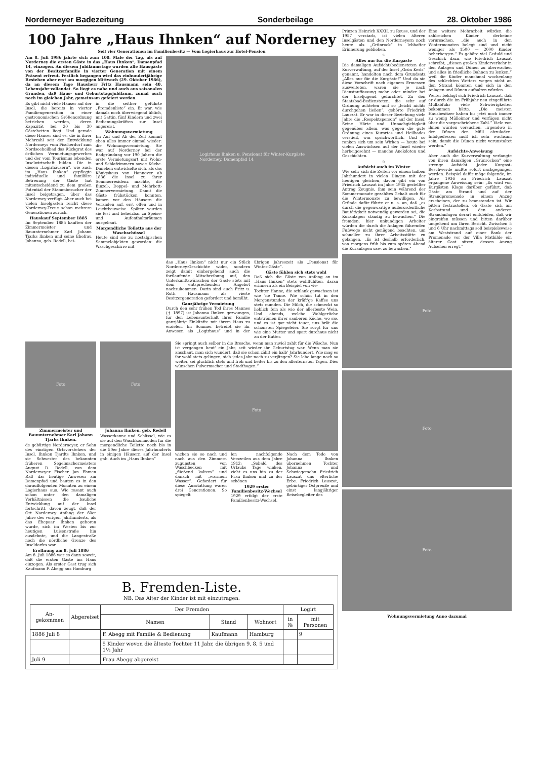Norderneyer Badezeitung Sonderbeilage 28. Oktober 1986
100 Jahre „Haus Ihnken“ auf Norderney
Seit vier Generationen im Familienbesitz — Vom Logierhaus zur Hotel-Pension
Am 8. Juli 1986 jährte sich zum 100. Male der Tag, als auf Norderney die ersten Gäste in das „Haus Ihnken“, Damenpfad 14, einzogen. An diesem Jubiläumstage wurden alle Hausgäste von der Besitzerfamilie in vierter Generation mit einem Präsent erfreut. Festlich begangen wird das einhundertjährige Bestehen aber erst am morgigen Mittwoch (29. Oktober 1986), da an diesem Tage Hausherr Fritz Hausmann sein 40. Lebensjahr vollendet. So liegt es nahe und auch aus saisonalen Gründen, daß Haus- und Geburtstagsjubiläum, zumal auch noch im gleichen Jahr, gemeinsam gefeiert werden.
Es gibt nicht viele Häuser auf der Insel, die bereits in vierter Familiengeneration in einer gastronomischen Größenordnung betrieben werden, deren Kapazität bei 20 bis 30 Gästebetten liegt. Und gerade diese Häuser sind es, die in ihrer Mehrzahl seit der Entwicklung Norderneys vom Fischerdorf zum Nordseeheilbad das Rückgrat des örtlichen Vermietungsgewerbes und der vom Tourismus lebenden Inselwirtschaft bilden. Die in diesen „Logirhäusern“, wie auch im „Haus Ihnken“ gepflegte individuelle und familiäre Betreuung der Gäste hat mitentscheidend zu dem großen Potential der Stammbesucher der Insel beigetragen, über das Norderney verfügt. Aber auch bei vielen Inselgästen reicht diese Norderney-Treue schon mehrere Generationen zurück.
Hauskauf September 1885
Im September 1885 kauften der Zimmermeister und Bauunternehmer Karl Johann Tjarks Ihnken und seine Ehefrau Johanna, geb. Redell, bei-
in die seither geführte „Fremdenliste“ ein. Er war, wie damals noch überwiegend üblich, mit Gattin, fünf Kindern und zwei Bedienungskräften zur Insel angereist.
Wohnungsvermietung
Im Auf und Ab der Zeit kommt eben alles immer einmal wieder: die Wohnungsvermietung. Sie war auf Norderney bei der Badgründung vor 190 Jahren die erste Vermietungsart mit Wohn- und Schlafzimmern sowie Küche. Daneben entwickelte sich, als das Königshaus von Hannover ab 1836 die Insel zu ihrer Sommerresidenz machte, die Einzel-, Doppel- und Mehrbett-Zimmervermietung. Damit die Gäste frühstücken konnten, kamen vor den Häusern die Veranden auf, erst offen und in Leichtbauweise. Später wurden sie fest und beheizbar zu Speise- und Aufenthaltsräumen ausgebaut.
Morgendliche Toilette aus der Waschschüssel
Heute sind sie zu nostalgischen Sammelobjekten geworden: die Waschgeschirre mit
Logirhaus Ihnken u. Pensionat für Winter-Kurgäste
Norderney, Damenpfad 14
das „Haus Ihnken“ nicht nur ein Stück Norderney-Geschichte wider, sondern zeigt damit einhergehend auch die fortlaufende Mitschreibung auf, den Unterkunftswünschen der Gäste stets mit dem entsprechenden Angebot nachzukommen. Darin sind auch Fritz u. Ruth Hausmann als vierte Besitzergeneration gefordert und bemüht.
Ganzjährige Vermietung
Durch den sehr frühen Tod ihres Mannes († 1897) ist Johanna Ihnken gezwungen, für den Lebensunterhalt ihrer Familie ganzjährig Einkünfte mit ihrem Haus zu erzielen. Im Sommer betreibt sie ihr Anwesen als „Logirhaus“ und in der übrigen Jahreszeit als „Pensionat für Winter-Gäste“.
Gäste fühlen sich stets wohl
Daß sich die Gäste von Anfang an im „Haus Ihnken“ stets wohlfühlten, daran erinnern als ein Beispiel von vie-
Tochter Hanne, die schlank gewachsen ist wie 'ne Tanne. Wie schön tut in den Morgenstunden der kräft'ge Kaffee uns stets munden. Die Milch, die schmeckt so lieblich fein als wie der allerbeste Wein. Und abends, welche Wohlgerüche entströmen ihrer sauberen Küche, wo sie, und es ist gar nicht teuer, uns brät die schönsten Spiegeleier. Sie sorgt für uns wie eine Mutter und spart durchaus nicht an der Butter.
Foto
Zimmermeister und Bauunternehmer Karl Johann Tjarks Ihnken.
de gebürtige Norderneyer, er Sohn des einstigen Ortsvorstehers der Insel, Ihnken Tjardts Ihnken, und sie Schwester des bekannten früheren Segelmachermeisters August D. Redell, von dem Norderneyer Fischer Jan Ehmen Raß das heutige Anwesen am Damenpfad und bauten es in den darauffolgenden Monaten zu einem Logierhaus aus. Wie rasant auch schon unter den damaligen Verhältnissen die bauliche Entwicklung auf der Insel fortschritt, davon zeugt, daß der Ort Norderney Anfang der 60er Jahre des vorigen Jahrhunderts, als das Ehepaar Ihnken geboren wurde, sich im Westen bis zur heutigen Luisenstraße hin ausdehnte, und die Langestraße noch die nördliche Grenze des Inseldorfes war.
Eröffnung am 8. Juli 1886
Am 8. Juli 1886 war es dann soweit, daß die ersten Gäste ins Haus einzogen. Als erster Gast trug sich Kaufmann F. Abegg aus Hamburg
Foto
Johanna Ihnken, geb. Redell
Wasserkanne und Schüssel, wie es sie auf den Waschkommoden für die morgendliche Toilette noch bis in die 50er Jahre dieses Jahrhunderts in einigen Häusern auf der Insel gab. Auch im „Haus Ihnken“
Sie springt auch selber in die Bresche, wenn man zuviel zahlt für die Wäsche. Nun ist vergangen heut' ein Jahr, seit wieder ihr Geburtstag war. Wenn man sie anschaut, man sich wundert, daß sie schon zählt ein halb' Jahrhundert. Wie mag es ihr wohl stets gelingen, sich jedes Jahr noch zu verjüngen? Sie lebe lange noch so weiter, sei glücklich stets und froh und heiter bis zu den allerfernsten Tagen. Dies wünschen Pulvermacher und Stadthagen.“
Foto
wichen sie so nach und nach aus den Zimmern zugunsten von Waschbecken mit „fließend kaltem“ und danach mit „warmem Wasser“. Gefordert für diese Ausstattung waren drei Generationen. So spiegelt
len nachfolgende Verszeilen aus dem Jahre 1912: „Sobald des Urlaubs Tage winken, zieht es uns hin zu der Frau Ihnken und zu der schönen
1929 erster Familienbesitz-Wechsel
1929 erfolgt der erste Familienbesitz-Wechsel. Nach dem Tode von Johanna Ihnken übernehmen Tochter Johanna und Schwiegersohn Friedrich Lauszat das elterliche Erbe. Friedrich Lauszat, gebürtiger Ostpreuße und einst langjähriger Reisebegleiter des
B. Fremden-Liste.
NB. Das Alter der Kinder ist mit einzutragen.
| An-gekommen | Abgereiset | Der Fremden | | | Logirt | |
| --- | --- | --- | --- | --- | --- | --- |
| | | Namen | Stand | Wohnort | in № | mit Personen |
| 1886 Juli 8 | | F. Abegg mit Familie & Bedienung | Kaufmann | Hamburg | | 9 |
| | | 5 Kinder wovon die älteste Tochter 11 Jahr, die übrigen 9, 8, 5 und 1½ Jahr | | | | |
| Juli 9 | | Frau Abegg abgereist | | | | |
Prinzen Heinrich XXXII. zu Reuss, und der 1957 verstarb, ist vielen älteren Inselgästen und den Norderneyern noch heute als „Grünrock“ in lebhafter Erinnerung geblieben.
☆
Alles nur für die Kurgäste
Die damaligen Aufsichtsbediensteten der Kurverwaltung, auf der Insel „Grön Kerls“ genannt, handelten nach dem Grundsatz „Alles nur für die Kurgäste!“ Und da sie diese Vorschrift nach eigenem Ermessen ausweiteten, waren sie je nach Dienstauffassung mehr oder minder bei der Inseljugend gefürchtet. Zu den Staatsbad-Bediensteten, die sehr auf Ordnung achteten und so „leicht nichts durchgehen ließen“, gehörte Friedrich Lauszat. Er war in dieser Beziehung viele Jahre die „Respektsperson“ auf der Insel. Seine Härte und Unnachgiebigkeit gegenüber allem, was gegen die gute Ordnung eines Kurortes und Heilbades verstieß, war sprichwörtlich. Und so ranken sich um sein Wirken — heute bei vielen Auswüchsen auf der Insel wieder herbeigesehnt — manche Anekdoten und Geschichten.
☆
Aufsicht auch im Winter
Wie sehr sich die Zeiten vor einem halben Jahrhundert in vielen Dingen mit der heutigen gleichen, davon gibt ein von Friedrich Lauszat im Jahre 1935 gestellter Antrag Zeugnis, ihm sein während der Sommermonate gezahltes Gehalt auch für die Wintermonate zu bewilligen. Als Gründe dafür führte er u. a. an, daß „es durch die gegenwärtige außerordentliche Bautätigkeit notwendig geworden sei, die Kuranlagen ständig zu bewachen.“ Die fremden, hier unkundigen Arbeiter würden die durch die Anlagen führenden Fußwege nicht genügend beachten, um schneller zu ihrer Arbeitsstätte zu gelangen. „Es ist deshalb erforderlich, von morgens früh bis zum späten Abend die Kuranlagen usw. zu bewachen.“
Eine weitere Mehrarbeit würden die zahlreichen Kinder derheime verursachen, „die auch in den Wintermonaten belegt sind und nicht weniger als 1500 — 2000 Kinder beherbergen.“ Es gehöre viel Geduld und Geschick dazu, wie Friedrich Lauszat schreibt, „diesen großen Kinderverkehr in den Anlagen und Dünen zu überwachen und alles in friedliche Bahnen zu lenken,“ weil die Kinder manchmal wochenlang des schlechten Wetters wegen nicht an den Strand könnten und sich in den Anlagen und Dünen aufhalten würden.
Weiter beklagt sich Friedrich Lauszat, daß er durch die im Frühjahr neu eingeführte Müllabfuhr viele Schwierigkeiten bekommen hätte. „Die meisten Hausbesitzer haben bis jetzt noch immer zu wenig Mülleimer und verfügen nicht über die vorgeschriebene Zahl.“ Viele von ihnen würden versuchen, „irgendwo in den Dünen den Müll abzuladen. Infolgedessen muß ich sehr wachsam sein, damit die Dünen nicht verunstaltet werden.“
Aufsichts-Anweisung
Aber auch die Kurverwaltung verlangte von ihren damaligen „Grünröcken“ eine strenge Aufsicht. Jeder Kurgast-Beschwerde mußte sofort nachgegangen werden. Beispiel dafür möge folgende, im Jahre 1936 an Friedrich Lauszat ergangene Anweisung sein: „Es wird von Kurgästen Klage darüber geführt, daß Gäste am Strand und auf der Strandpromenade in einem Anzug erscheinen, der zu beanstanden ist. Wir bitten festzustellen, ob Gäste sich am Korbstrand und den anderen Strandanlagen derart entkleiden, daß wir eingreifen müssen und bitten darüber umgehend um Ihren Bericht. Zwischen 5 und 6 Uhr nachmittags soll beispielsweise am Weststrand auf einer Bank der Promenade vor der Villa Mathilde ein älterer Gast sitzen, dessen Anzug Aufsehen erregt.“
Foto
Foto
Foto
Wohnungsvermietung Anno dazumal